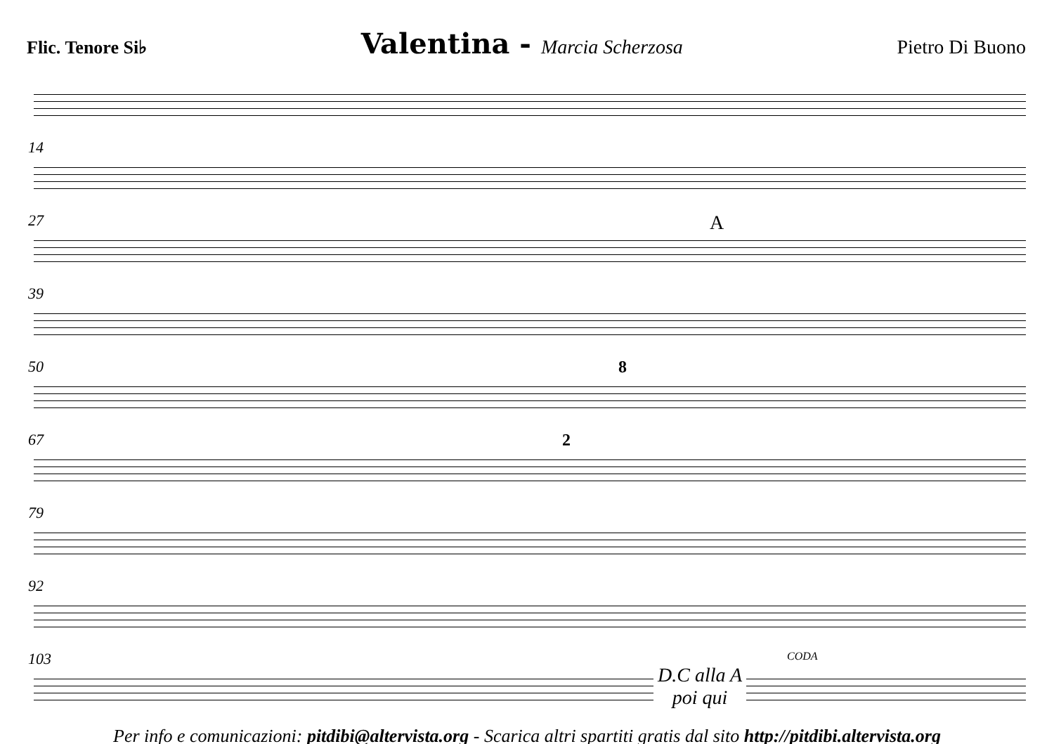Flic. Tenore Si♭ Valentina - Marcia Scherzosa Pietro Di Buono
14
27 A
39
50 8
67 2
79
92
103
D.C alla A
poi qui
CODA
Per info e comunicazioni: pitdibi@altervista.org - Scarica altri spartiti gratis dal sito http://pitdibi.altervista.org